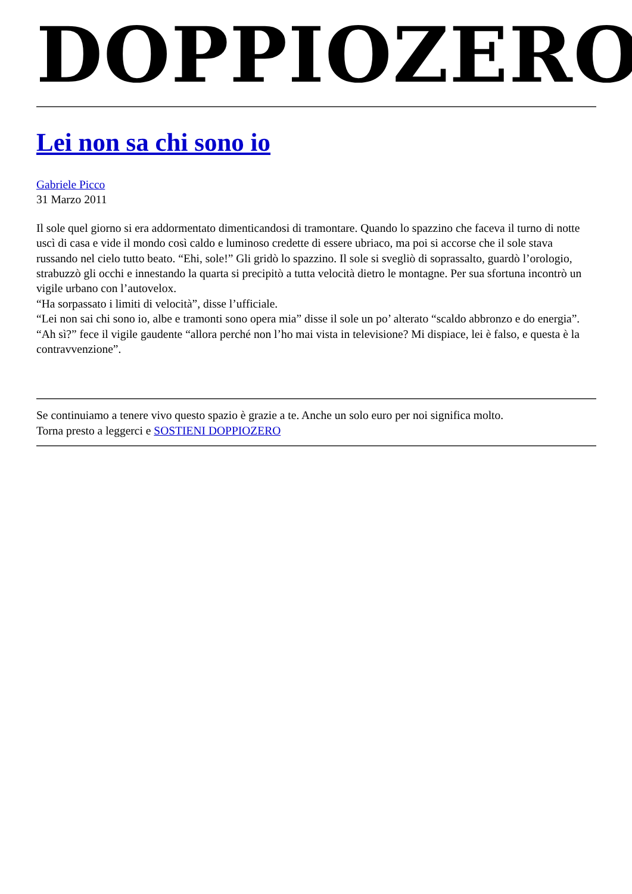DOPPIOZERO
Lei non sa chi sono io
Gabriele Picco
31 Marzo 2011
Il sole quel giorno si era addormentato dimenticandosi di tramontare. Quando lo spazzino che faceva il turno di notte uscì di casa e vide il mondo così caldo e luminoso credette di essere ubriaco, ma poi si accorse che il sole stava russando nel cielo tutto beato. “Ehi, sole!” Gli gridò lo spazzino. Il sole si svegliò di soprassalto, guardò l’orologio, strabuzzò gli occhi e innestando la quarta si precipitò a tutta velocità dietro le montagne. Per sua sfortuna incontrò un vigile urbano con l’autovelox.
“Ha sorpassato i limiti di velocità”, disse l’ufficiale.
“Lei non sai chi sono io, albe e tramonti sono opera mia” disse il sole un po’ alterato “scaldo abbronzo e do energia”.
“Ah sì?” fece il vigile gaudente “allora perché non l’ho mai vista in televisione? Mi dispiace, lei è falso, e questa è la contravvenzione”.
Se continuiamo a tenere vivo questo spazio è grazie a te. Anche un solo euro per noi significa molto.
Torna presto a leggerci e SOSTIENI DOPPIOZERO